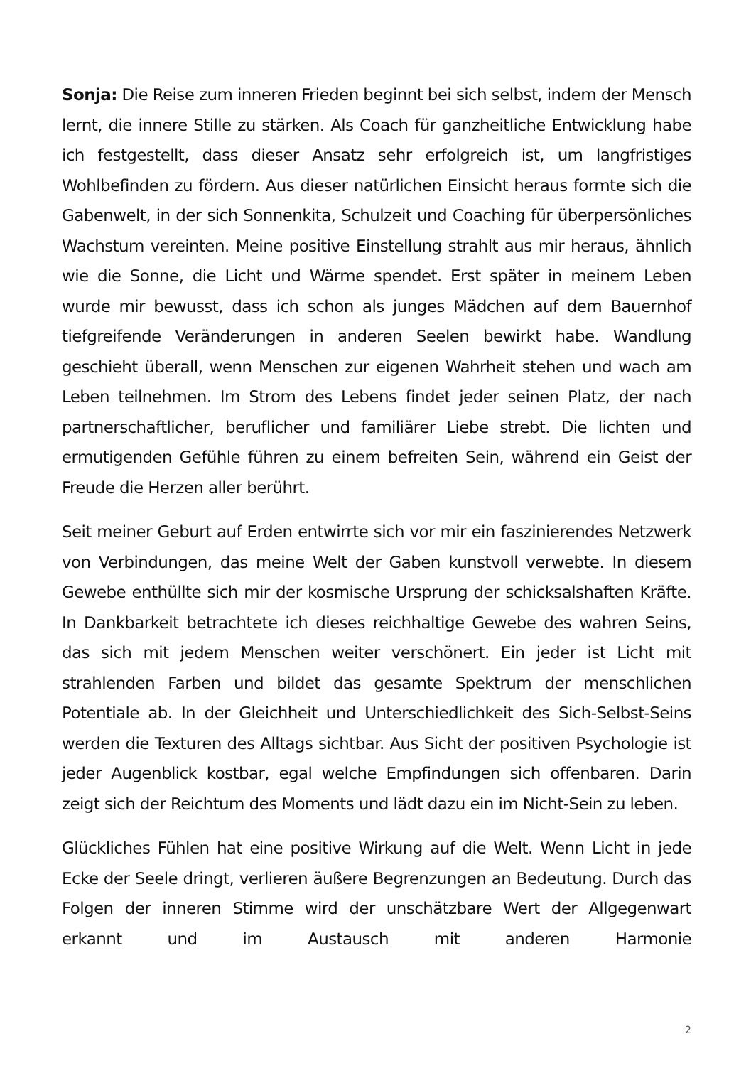Sonja: Die Reise zum inneren Frieden beginnt bei sich selbst, indem der Mensch lernt, die innere Stille zu stärken. Als Coach für ganzheitliche Entwicklung habe ich festgestellt, dass dieser Ansatz sehr erfolgreich ist, um langfristiges Wohlbefinden zu fördern. Aus dieser natürlichen Einsicht heraus formte sich die Gabenwelt, in der sich Sonnenkita, Schulzeit und Coaching für überpersönliches Wachstum vereinten. Meine positive Einstellung strahlt aus mir heraus, ähnlich wie die Sonne, die Licht und Wärme spendet. Erst später in meinem Leben wurde mir bewusst, dass ich schon als junges Mädchen auf dem Bauernhof tiefgreifende Veränderungen in anderen Seelen bewirkt habe. Wandlung geschieht überall, wenn Menschen zur eigenen Wahrheit stehen und wach am Leben teilnehmen. Im Strom des Lebens findet jeder seinen Platz, der nach partnerschaftlicher, beruflicher und familiärer Liebe strebt. Die lichten und ermutigenden Gefühle führen zu einem befreiten Sein, während ein Geist der Freude die Herzen aller berührt.
Seit meiner Geburt auf Erden entwirrte sich vor mir ein faszinierendes Netzwerk von Verbindungen, das meine Welt der Gaben kunstvoll verwebte. In diesem Gewebe enthüllte sich mir der kosmische Ursprung der schicksalshaften Kräfte. In Dankbarkeit betrachtete ich dieses reichhaltige Gewebe des wahren Seins, das sich mit jedem Menschen weiter verschönert. Ein jeder ist Licht mit strahlenden Farben und bildet das gesamte Spektrum der menschlichen Potentiale ab. In der Gleichheit und Unterschiedlichkeit des Sich-Selbst-Seins werden die Texturen des Alltags sichtbar. Aus Sicht der positiven Psychologie ist jeder Augenblick kostbar, egal welche Empfindungen sich offenbaren. Darin zeigt sich der Reichtum des Moments und lädt dazu ein im Nicht-Sein zu leben.
Glückliches Fühlen hat eine positive Wirkung auf die Welt. Wenn Licht in jede Ecke der Seele dringt, verlieren äußere Begrenzungen an Bedeutung. Durch das Folgen der inneren Stimme wird der unschätzbare Wert der Allgegenwart erkannt und im Austausch mit anderen Harmonie
2